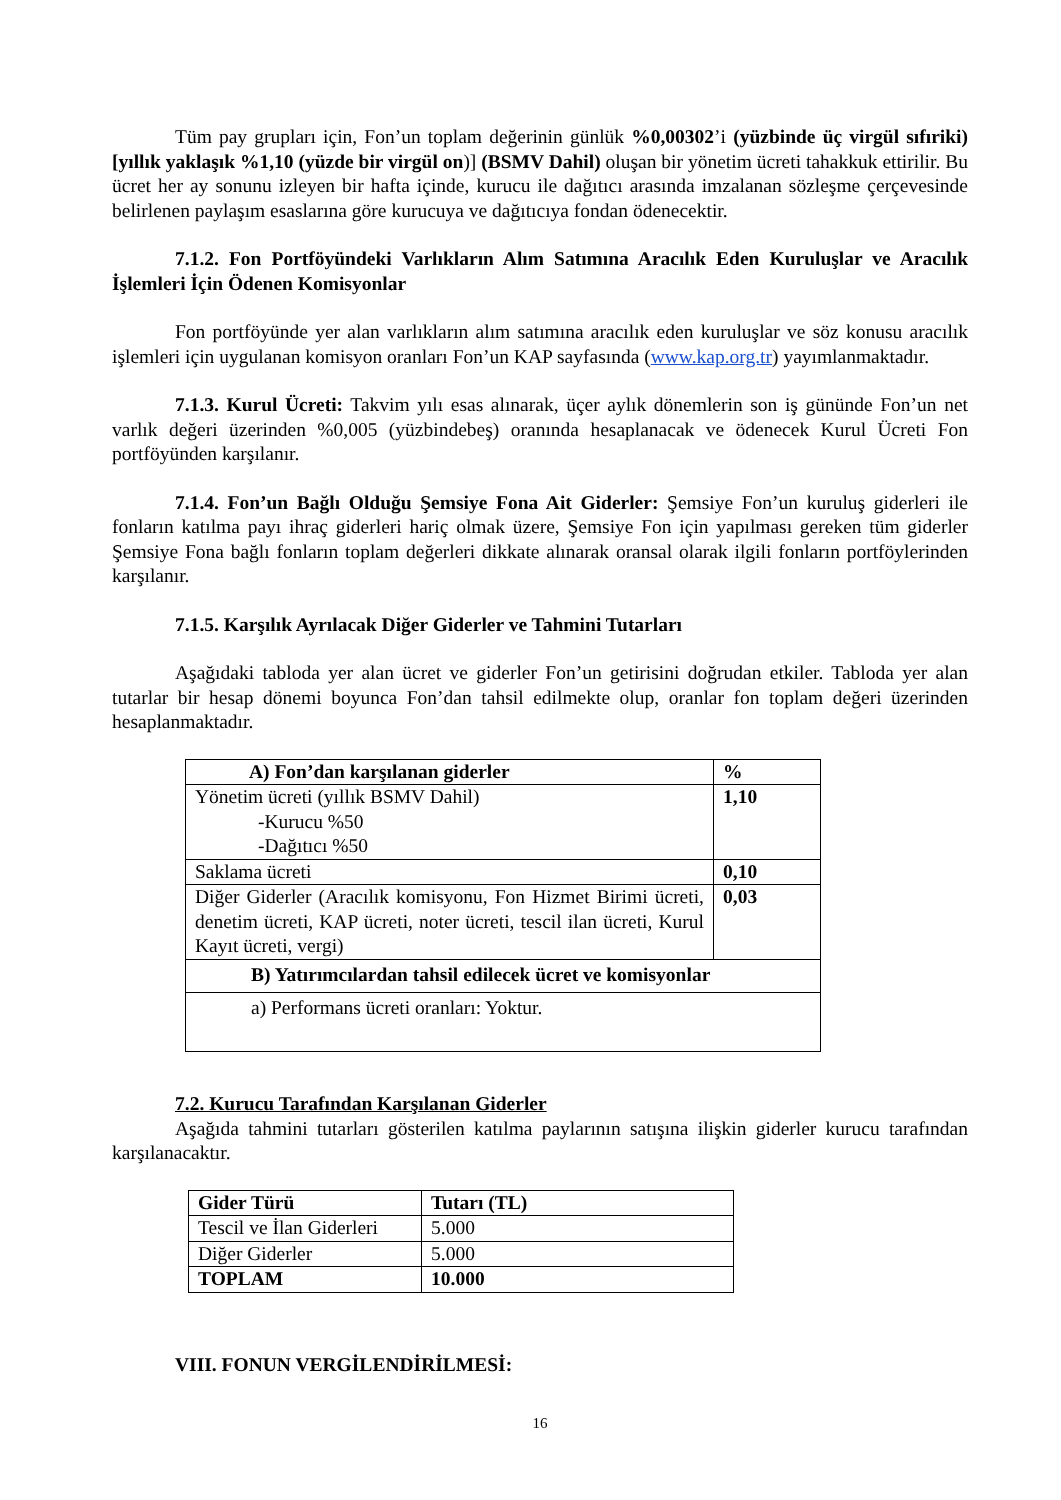Tüm pay grupları için, Fon’un toplam değerinin günlük %0,00302’i (yüzbinde üç virgül sıfıriki) [yıllık yaklaşık %1,10 (yüzde bir virgül on)] (BSMV Dahil) oluşan bir yönetim ücreti tahakkuk ettirilir. Bu ücret her ay sonunu izleyen bir hafta içinde, kurucu ile dağıtıcı arasında imzalanan sözleşme çerçevesinde belirlenen paylaşım esaslarına göre kurucuya ve dağıtıcıya fondan ödenecektir.
7.1.2. Fon Portföyündeki Varlıkların Alım Satımına Aracılık Eden Kuruluşlar ve Aracılık İşlemleri İçin Ödenen Komisyonlar
Fon portföyünde yer alan varlıkların alım satımına aracılık eden kuruluşlar ve söz konusu aracılık işlemleri için uygulanan komisyon oranları Fon’un KAP sayfasında (www.kap.org.tr) yayımlanmaktadır.
7.1.3. Kurul Ücreti: Takvim yılı esas alınarak, üçer aylık dönemlerin son iş gününde Fon’un net varlık değeri üzerinden %0,005 (yüzbindebeş) oranında hesaplanacak ve ödenecek Kurul Ücreti Fon portföyünden karşılanır.
7.1.4. Fon’un Bağlı Olduğu Şemsiye Fona Ait Giderler: Şemsiye Fon’un kuruluş giderleri ile fonların katılma payı ihraç giderleri hariç olmak üzere, Şemsiye Fon için yapılması gereken tüm giderler Şemsiye Fona bağlı fonların toplam değerleri dikkate alınarak oransal olarak ilgili fonların portföylerinden karşılanır.
7.1.5. Karşılık Ayrılacak Diğer Giderler ve Tahmini Tutarları
Aşağıdaki tabloda yer alan ücret ve giderler Fon’un getirisini doğrudan etkiler. Tabloda yer alan tutarlar bir hesap dönemi boyunca Fon’dan tahsil edilmekte olup, oranlar fon toplam değeri üzerinden hesaplanmaktadır.
| A) Fon’dan karşılanan giderler | % |
| --- | --- |
| Yönetim ücreti (yıllık BSMV Dahil) -Kurucu %50 -Dağıtıcı %50 | 1,10 |
| Saklama ücreti | 0,10 |
| Diğer Giderler (Aracılık komisyonu, Fon Hizmet Birimi ücreti, denetim ücreti, KAP ücreti, noter ücreti, tescil ilan ücreti, Kurul Kayıt ücreti, vergi) | 0,03 |
| B) Yatırımcılardan tahsil edilecek ücret ve komisyonlar | |
| a) Performans ücreti oranları: Yoktur. | |
7.2. Kurucu Tarafından Karşılanan Giderler
Aşağıda tahmini tutarları gösterilen katılma paylarının satışına ilişkin giderler kurucu tarafından karşılanacaktır.
| Gider Türü | Tutarı (TL) |
| --- | --- |
| Tescil ve İlan Giderleri | 5.000 |
| Diğer Giderler | 5.000 |
| TOPLAM | 10.000 |
VIII. FONUN VERGİLENDİRİLMESİ:
16